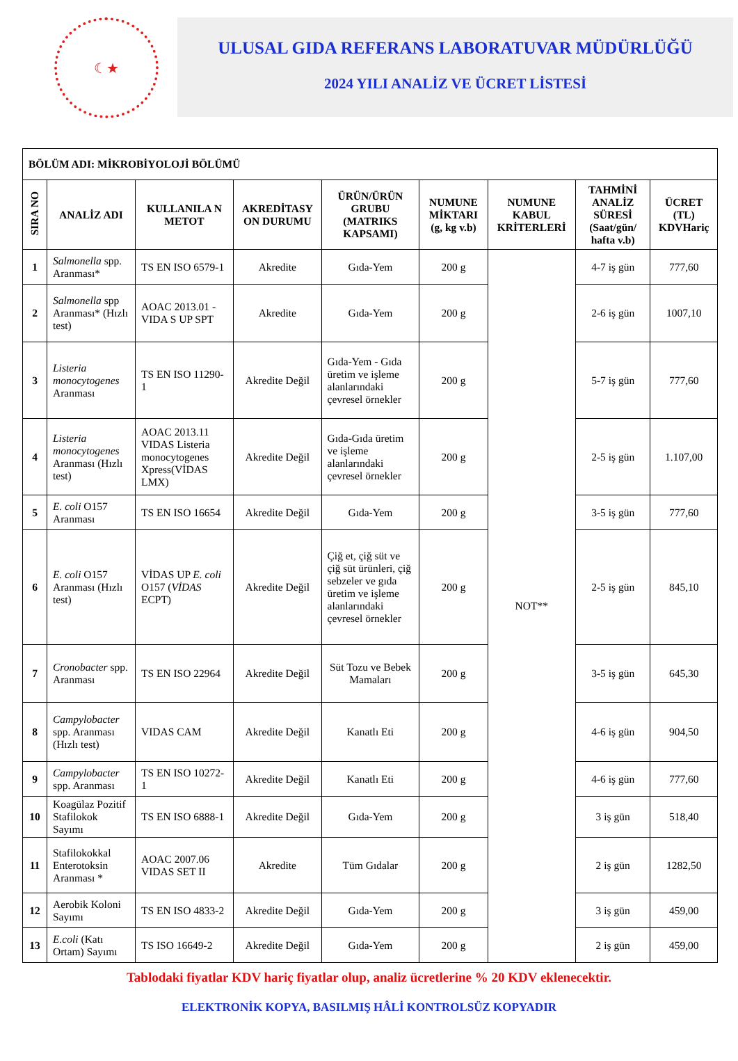☾★
ULUSAL GIDA REFERANS LABORATUVAR MÜDÜRLÜĞÜ
2024 YILI ANALİZ VE ÜCRET LİSTESİ
| BÖLÜM ADI: MİKROBİYOLOJİ BÖLÜMÜ | | | | | | | | |
| --- | --- | --- | --- | --- | --- | --- | --- | --- |
| SIRA NO | ANALİZ ADI | KULLANILA N METOT | AKREDİTASY ON DURUMU | ÜRÜN/ÜRÜN GRUBU (MATRIKS KAPSAMI) | NUMUNE MİKTARI (g, kg v.b) | NUMUNE KABUL KRİTERLERİ | TAHMİNİ ANALİZ SÜRESİ (Saat/gün/ hafta v.b) | ÜCRET (TL) KDVHariç |
| 1 | Salmonella spp. Aranması* | TS EN ISO 6579-1 | Akredite | Gıda-Yem | 200 g | NOT** | 4-7 iş gün | 777,60 |
| 2 | Salmonella spp Aranması* (Hızlı test) | AOAC 2013.01 -VIDA S UP SPT | Akredite | Gıda-Yem | 200 g | | 2-6 iş gün | 1007,10 |
| 3 | Listeria monocytogenes Aranması | TS EN ISO 11290-1 | Akredite Değil | Gıda-Yem - Gıda üretim ve işleme alanlarındaki çevresel örnekler | 200 g | | 5-7 iş gün | 777,60 |
| 4 | Listeria monocytogenes Aranması (Hızlı test) | AOAC 2013.11 VIDAS Listeria monocytogenes Xpress(VİDAS LMX) | Akredite Değil | Gıda-Gıda üretim ve işleme alanlarındaki çevresel örnekler | 200 g | | 2-5 iş gün | 1.107,00 |
| 5 | E. coli O157 Aranması | TS EN ISO 16654 | Akredite Değil | Gıda-Yem | 200 g | | 3-5 iş gün | 777,60 |
| 6 | E. coli O157 Aranması (Hızlı test) | VİDAS UP E. coli O157 ( VİDAS ECPT) | Akredite Değil | Çiğ et, çiğ süt ve çiğ süt ürünleri, çiğ sebzeler ve gıda üretim ve işleme alanlarındaki çevresel örnekler | 200 g | | 2-5 iş gün | 845,10 |
| 7 | Cronobacter spp. Aranması | TS EN ISO 22964 | Akredite Değil | Süt Tozu ve Bebek Mamaları | 200 g | | 3-5 iş gün | 645,30 |
| 8 | Campylobacter spp. Aranması (Hızlı test) | VIDAS CAM | Akredite Değil | Kanatlı Eti | 200 g | | 4-6 iş gün | 904,50 |
| 9 | Campylobacter spp. Aranması | TS EN ISO 10272-1 | Akredite Değil | Kanatlı Eti | 200 g | | 4-6 iş gün | 777,60 |
| 10 | Koagülaz Pozitif Stafilokok Sayımı | TS EN ISO 6888-1 | Akredite Değil | Gıda-Yem | 200 g | | 3 iş gün | 518,40 |
| 11 | Stafilokokkal Enterotoksin Aranması * | AOAC 2007.06 VIDAS SET II | Akredite | Tüm Gıdalar | 200 g | | 2 iş gün | 1282,50 |
| 12 | Aerobik Koloni Sayımı | TS EN ISO 4833-2 | Akredite Değil | Gıda-Yem | 200 g | | 3 iş gün | 459,00 |
| 13 | E.coli (Katı Ortam) Sayımı | TS ISO 16649-2 | Akredite Değil | Gıda-Yem | 200 g | | 2 iş gün | 459,00 |
Tablodaki fiyatlar KDV hariç fiyatlar olup, analiz ücretlerine % 20 KDV eklenecektir.
ELEKTRONİK KOPYA, BASILMIŞ HÂLİ KONTROLSÜZ KOPYADIR